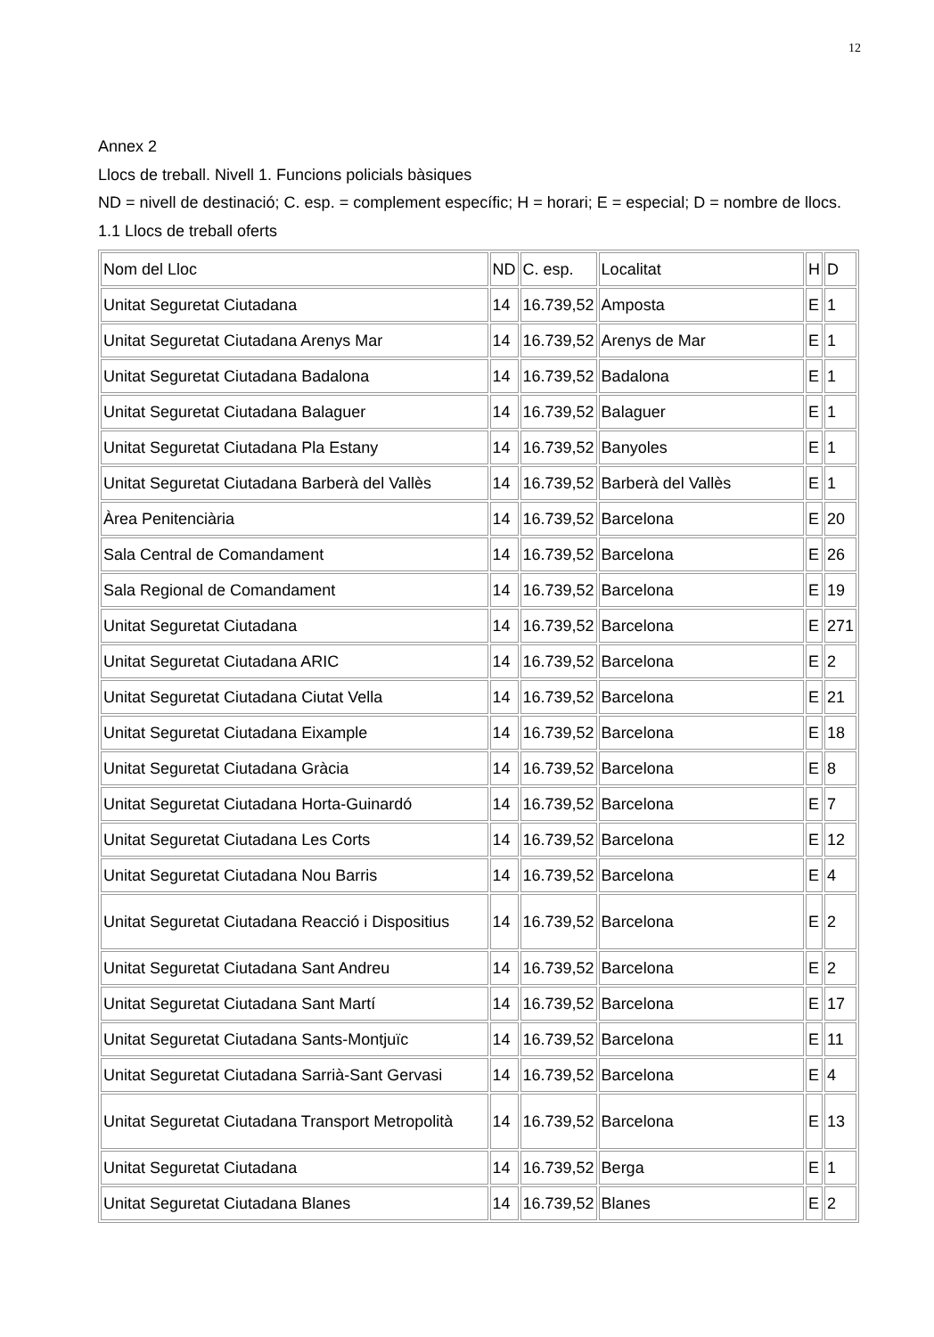12
Annex 2
Llocs de treball. Nivell 1. Funcions policials bàsiques
ND = nivell de destinació; C. esp. = complement específic; H = horari; E = especial; D = nombre de llocs.
1.1 Llocs de treball oferts
| Nom del Lloc | ND | C. esp. | Localitat | H | D |
| Unitat Seguretat Ciutadana | 14 | 16.739,52 | Amposta | E | 1 |
| Unitat Seguretat Ciutadana Arenys Mar | 14 | 16.739,52 | Arenys de Mar | E | 1 |
| Unitat Seguretat Ciutadana Badalona | 14 | 16.739,52 | Badalona | E | 1 |
| Unitat Seguretat Ciutadana Balaguer | 14 | 16.739,52 | Balaguer | E | 1 |
| Unitat Seguretat Ciutadana Pla Estany | 14 | 16.739,52 | Banyoles | E | 1 |
| Unitat Seguretat Ciutadana Barberà del Vallès | 14 | 16.739,52 | Barberà del Vallès | E | 1 |
| Àrea Penitenciària | 14 | 16.739,52 | Barcelona | E | 20 |
| Sala Central de Comandament | 14 | 16.739,52 | Barcelona | E | 26 |
| Sala Regional de Comandament | 14 | 16.739,52 | Barcelona | E | 19 |
| Unitat Seguretat Ciutadana | 14 | 16.739,52 | Barcelona | E | 271 |
| Unitat Seguretat Ciutadana ARIC | 14 | 16.739,52 | Barcelona | E | 2 |
| Unitat Seguretat Ciutadana Ciutat Vella | 14 | 16.739,52 | Barcelona | E | 21 |
| Unitat Seguretat Ciutadana Eixample | 14 | 16.739,52 | Barcelona | E | 18 |
| Unitat Seguretat Ciutadana Gràcia | 14 | 16.739,52 | Barcelona | E | 8 |
| Unitat Seguretat Ciutadana Horta-Guinardó | 14 | 16.739,52 | Barcelona | E | 7 |
| Unitat Seguretat Ciutadana Les Corts | 14 | 16.739,52 | Barcelona | E | 12 |
| Unitat Seguretat Ciutadana Nou Barris | 14 | 16.739,52 | Barcelona | E | 4 |
| Unitat Seguretat Ciutadana Reacció i Dispositius | 14 | 16.739,52 | Barcelona | E | 2 |
| Unitat Seguretat Ciutadana Sant Andreu | 14 | 16.739,52 | Barcelona | E | 2 |
| Unitat Seguretat Ciutadana Sant Martí | 14 | 16.739,52 | Barcelona | E | 17 |
| Unitat Seguretat Ciutadana Sants-Montjuïc | 14 | 16.739,52 | Barcelona | E | 11 |
| Unitat Seguretat Ciutadana Sarrià-Sant Gervasi | 14 | 16.739,52 | Barcelona | E | 4 |
| Unitat Seguretat Ciutadana Transport Metropolità | 14 | 16.739,52 | Barcelona | E | 13 |
| Unitat Seguretat Ciutadana | 14 | 16.739,52 | Berga | E | 1 |
| Unitat Seguretat Ciutadana Blanes | 14 | 16.739,52 | Blanes | E | 2 |